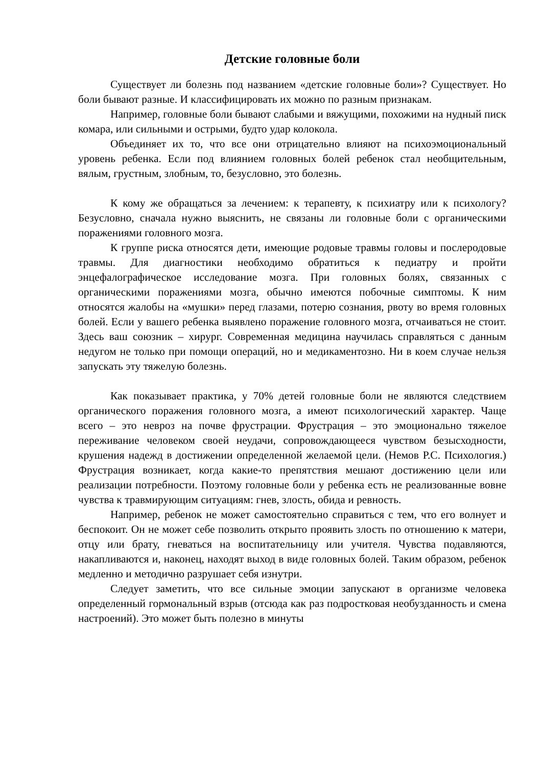Детские головные боли
Существует ли болезнь под названием «детские головные боли»? Существует. Но боли бывают разные. И классифицировать их можно по разным признакам.
Например, головные боли бывают слабыми и вяжущими, похожими на нудный писк комара, или сильными и острыми, будто удар колокола.
Объединяет их то, что все они отрицательно влияют на психоэмоциональный уровень ребенка. Если под влиянием головных болей ребенок стал необщительным, вялым, грустным, злобным, то, безусловно, это болезнь.
К кому же обращаться за лечением: к терапевту, к психиатру или к психологу? Безусловно, сначала нужно выяснить, не связаны ли головные боли с органическими поражениями головного мозга.
К группе риска относятся дети, имеющие родовые травмы головы и послеродовые травмы. Для диагностики необходимо обратиться к педиатру и пройти энцефалографическое исследование мозга. При головных болях, связанных с органическими поражениями мозга, обычно имеются побочные симптомы. К ним относятся жалобы на «мушки» перед глазами, потерю сознания, рвоту во время головных болей. Если у вашего ребенка выявлено поражение головного мозга, отчаиваться не стоит. Здесь ваш союзник – хирург. Современная медицина научилась справляться с данным недугом не только при помощи операций, но и медикаментозно. Ни в коем случае нельзя запускать эту тяжелую болезнь.
Как показывает практика, у 70% детей головные боли не являются следствием органического поражения головного мозга, а имеют психологический характер. Чаще всего – это невроз на почве фрустрации. Фрустрация – это эмоционально тяжелое переживание человеком своей неудачи, сопровождающееся чувством безысходности, крушения надежд в достижении определенной желаемой цели. (Немов Р.С. Психология.) Фрустрация возникает, когда какие-то препятствия мешают достижению цели или реализации потребности. Поэтому головные боли у ребенка есть не реализованные вовне чувства к травмирующим ситуациям: гнев, злость, обида и ревность.
Например, ребенок не может самостоятельно справиться с тем, что его волнует и беспокоит. Он не может себе позволить открыто проявить злость по отношению к матери, отцу или брату, гневаться на воспитательницу или учителя. Чувства подавляются, накапливаются и, наконец, находят выход в виде головных болей. Таким образом, ребенок медленно и методично разрушает себя изнутри.
Следует заметить, что все сильные эмоции запускают в организме человека определенный гормональный взрыв (отсюда как раз подростковая необузданность и смена настроений). Это может быть полезно в минуты